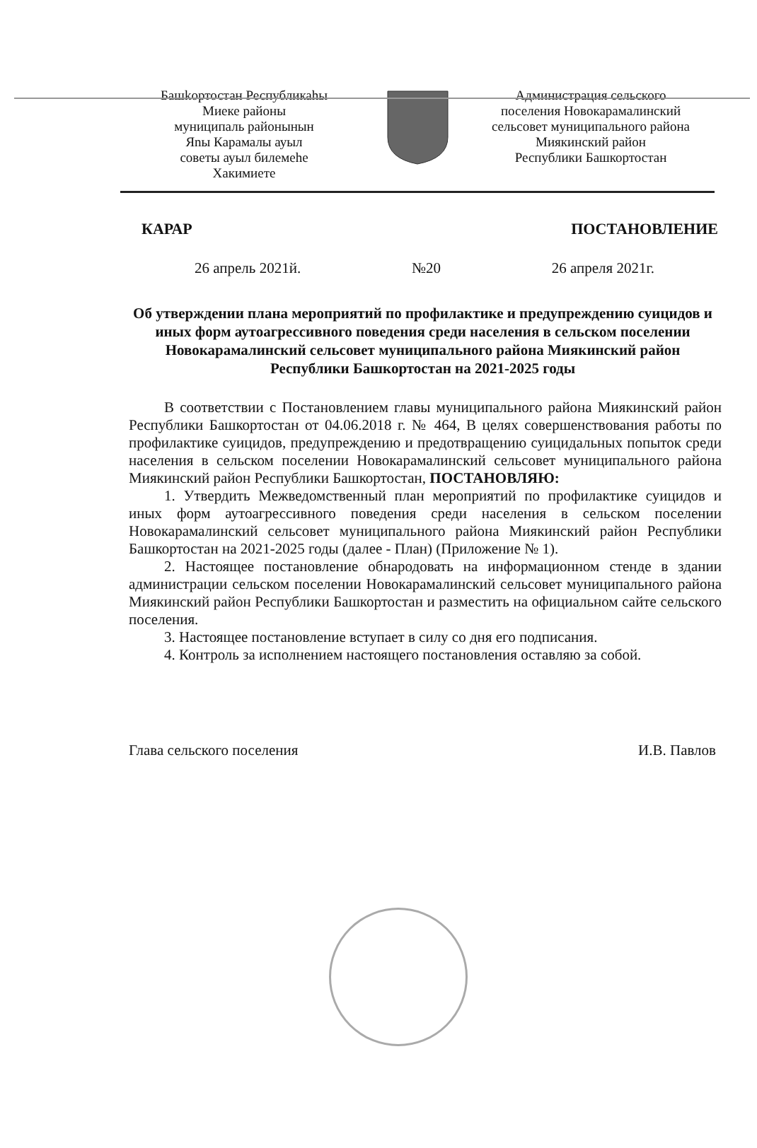Башkортостан Республикаhы
Миеке районы
муниципаль районынын
Яnы Карамалы ауыл
советы ауыл билемеhе
Хакимиете
Администрация сельского
поселения Новокарамалинский
сельсовет муниципального района
Миякинский район
Республики Башкортостан
КАРАР ПОСТАНОВЛЕНИЕ
26 апрель 2021й. №20 26 апреля 2021г.
Об утверждении плана мероприятий по профилактике и предупреждению суицидов и иных форм аутоагрессивного поведения среди населения в сельском поселении Новокарамалинский сельсовет муниципального района Миякинский район Республики Башкортостан на 2021-2025 годы
В соответствии с Постановлением главы муниципального района Миякинский район Республики Башкортостан от 04.06.2018 г. № 464, В целях совершенствования работы по профилактике суицидов, предупреждению и предотвращению суицидальных попыток среди населения в сельском поселении Новокарамалинский сельсовет муниципального района Миякинский район Республики Башкортостан, ПОСТАНОВЛЯЮ:
1. Утвердить Межведомственный план мероприятий по профилактике суицидов и иных форм аутоагрессивного поведения среди населения в сельском поселении Новокарамалинский сельсовет муниципального района Миякинский район Республики Башкортостан на 2021-2025 годы (далее - План) (Приложение № 1).
2. Настоящее постановление обнародовать на информационном стенде в здании администрации сельском поселении Новокарамалинский сельсовет муниципального района Миякинский район Республики Башкортостан и разместить на официальном сайте сельского поселения.
3. Настоящее постановление вступает в силу со дня его подписания.
4. Контроль за исполнением настоящего постановления оставляю за собой.
Глава сельского поселения И.В. Павлов